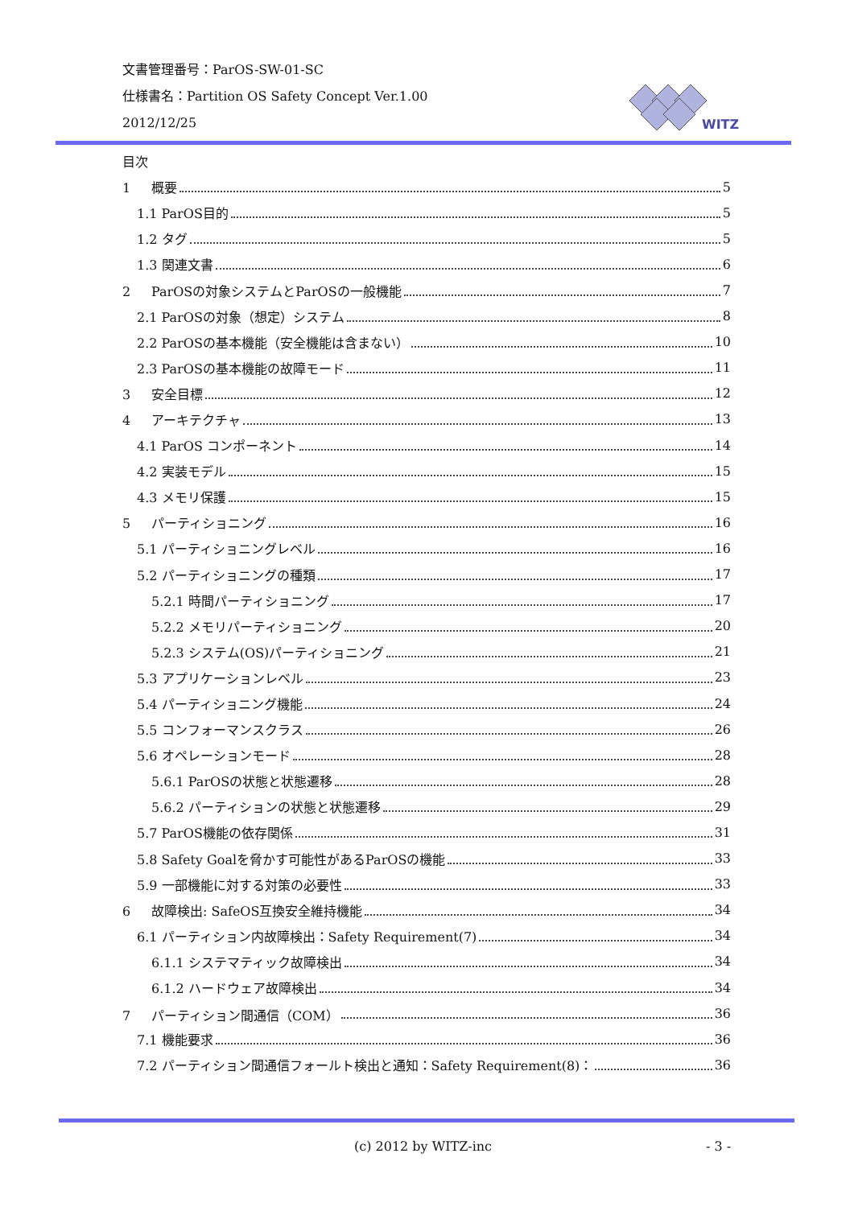文書管理番号：ParOS-SW-01-SC
仕様書名：Partition OS Safety Concept Ver.1.00
2012/12/25
WITZ
目次
1 概要 5
1.1 ParOS目的 5
1.2 タグ 5
1.3 関連文書 6
2 ParOSの対象システムとParOSの一般機能 7
2.1 ParOSの対象（想定）システム 8
2.2 ParOSの基本機能（安全機能は含まない） 10
2.3 ParOSの基本機能の故障モード 11
3 安全目標 12
4 アーキテクチャ 13
4.1 ParOS コンポーネント 14
4.2 実装モデル 15
4.3 メモリ保護 15
5 パーティショニング 16
5.1 パーティショニングレベル 16
5.2 パーティショニングの種類 17
5.2.1 時間パーティショニング 17
5.2.2 メモリパーティショニング 20
5.2.3 システム(OS)パーティショニング 21
5.3 アプリケーションレベル 23
5.4 パーティショニング機能 24
5.5 コンフォーマンスクラス 26
5.6 オペレーションモード 28
5.6.1 ParOSの状態と状態遷移 28
5.6.2 パーティションの状態と状態遷移 29
5.7 ParOS機能の依存関係 31
5.8 Safety Goalを脅かす可能性があるParOSの機能 33
5.9 一部機能に対する対策の必要性 33
6 故障検出: SafeOS互換安全維持機能 34
6.1 パーティション内故障検出：Safety Requirement(7) 34
6.1.1 システマティック故障検出 34
6.1.2 ハードウェア故障検出 34
7 パーティション間通信（COM） 36
7.1 機能要求 36
7.2 パーティション間通信フォールト検出と通知：Safety Requirement(8)： 36
(c) 2012 by WITZ-inc - 3 -